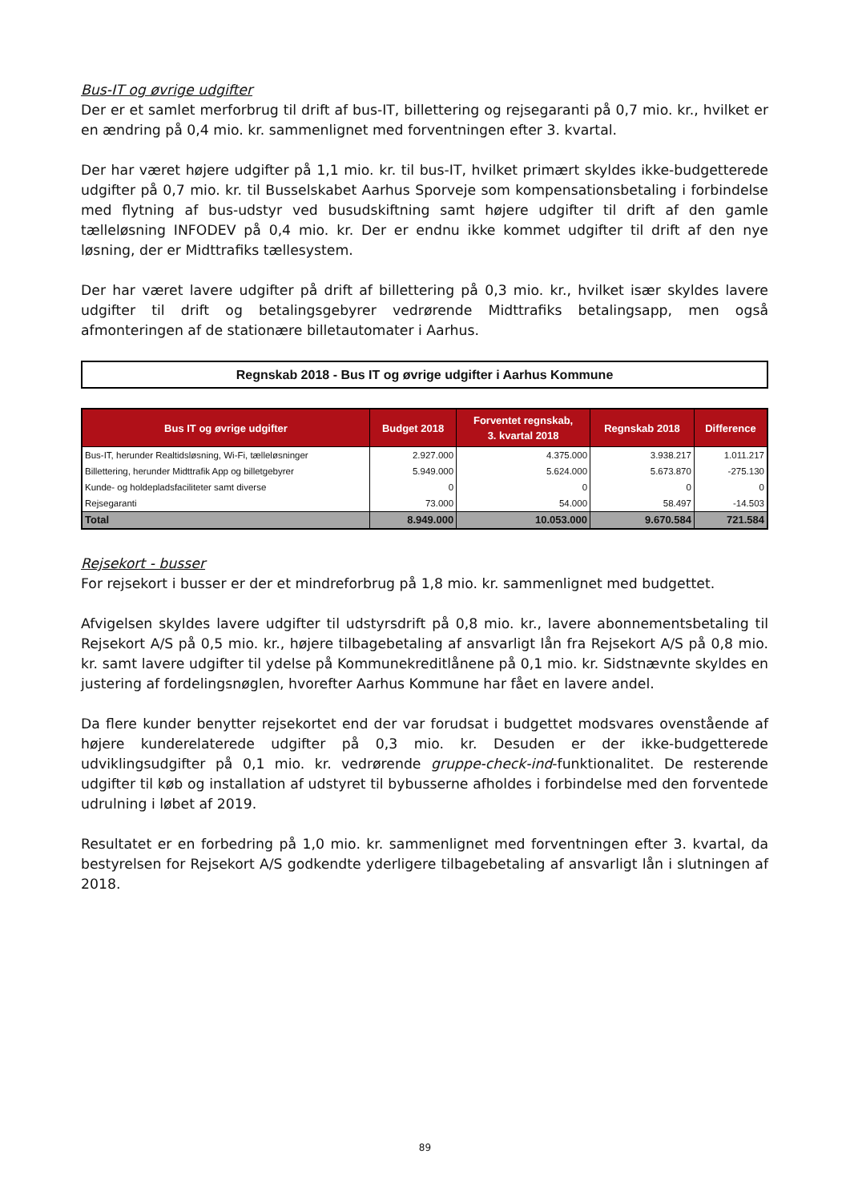Bus-IT og øvrige udgifter
Der er et samlet merforbrug til drift af bus-IT, billettering og rejsegaranti på 0,7 mio. kr., hvilket er en ændring på 0,4 mio. kr. sammenlignet med forventningen efter 3. kvartal.
Der har været højere udgifter på 1,1 mio. kr. til bus-IT, hvilket primært skyldes ikke-budgetterede udgifter på 0,7 mio. kr. til Busselskabet Aarhus Sporveje som kompensationsbetaling i forbindelse med flytning af bus-udstyr ved busudskiftning samt højere udgifter til drift af den gamle tælleløsning INFODEV på 0,4 mio. kr. Der er endnu ikke kommet udgifter til drift af den nye løsning, der er Midttrafiks tællesystem.
Der har været lavere udgifter på drift af billettering på 0,3 mio. kr., hvilket især skyldes lavere udgifter til drift og betalingsgebyrer vedrørende Midttrafiks betalingsapp, men også afmonteringen af de stationære billetautomater i Aarhus.
Regnskab 2018 - Bus IT og øvrige udgifter i Aarhus Kommune
| Bus IT og øvrige udgifter | Budget 2018 | Forventet regnskab, 3. kvartal 2018 | Regnskab 2018 | Difference |
| --- | --- | --- | --- | --- |
| Bus-IT, herunder Realtidsløsning, Wi-Fi, tælleløsninger | 2.927.000 | 4.375.000 | 3.938.217 | 1.011.217 |
| Billettering, herunder Midttrafik App og billetgebyrer | 5.949.000 | 5.624.000 | 5.673.870 | -275.130 |
| Kunde- og holdepladsfaciliteter samt diverse | 0 | 0 | 0 | 0 |
| Rejsegaranti | 73.000 | 54.000 | 58.497 | -14.503 |
| Total | 8.949.000 | 10.053.000 | 9.670.584 | 721.584 |
Rejsekort - busser
For rejsekort i busser er der et mindreforbrug på 1,8 mio. kr. sammenlignet med budgettet.
Afvigelsen skyldes lavere udgifter til udstyrsdrift på 0,8 mio. kr., lavere abonnementsbetaling til Rejsekort A/S på 0,5 mio. kr., højere tilbagebetaling af ansvarligt lån fra Rejsekort A/S på 0,8 mio. kr. samt lavere udgifter til ydelse på Kommunekreditlånene på 0,1 mio. kr. Sidstnævnte skyldes en justering af fordelingsnøglen, hvorefter Aarhus Kommune har fået en lavere andel.
Da flere kunder benytter rejsekortet end der var forudsat i budgettet modsvares ovenstående af højere kunderelaterede udgifter på 0,3 mio. kr. Desuden er der ikke-budgetterede udviklingsudgifter på 0,1 mio. kr. vedrørende gruppe-check-ind-funktionalitet. De resterende udgifter til køb og installation af udstyret til bybusserne afholdes i forbindelse med den forventede udrulning i løbet af 2019.
Resultatet er en forbedring på 1,0 mio. kr. sammenlignet med forventningen efter 3. kvartal, da bestyrelsen for Rejsekort A/S godkendte yderligere tilbagebetaling af ansvarligt lån i slutningen af 2018.
89